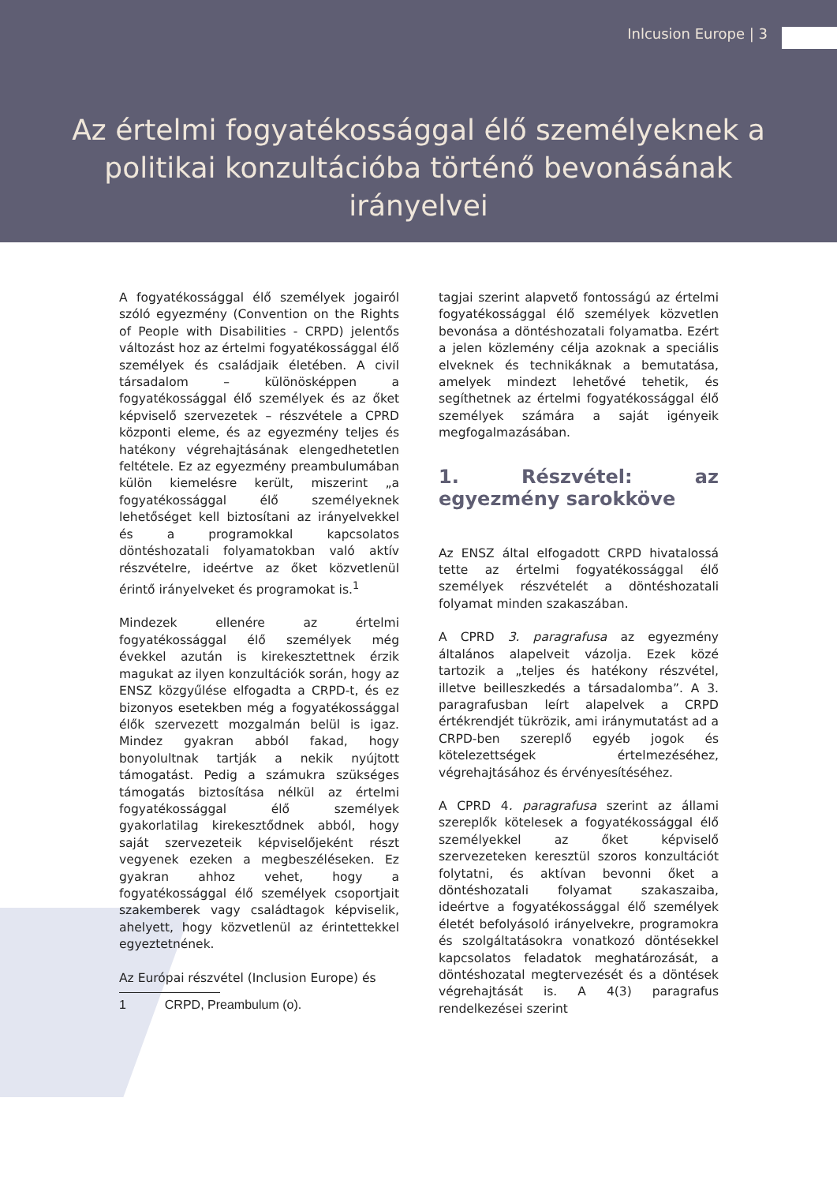Inlcusion Europe | 3
Az értelmi fogyatékossággal élő személyeknek a politikai konzultációba történő bevonásának irányelvei
A fogyatékossággal élő személyek jogairól szóló egyezmény (Convention on the Rights of People with Disabilities - CRPD) jelentős változást hoz az értelmi fogyatékossággal élő személyek és családjaik életében. A civil társadalom – különösképpen a fogyatékossággal élő személyek és az őket képviselő szervezetek – részvétele a CPRD központi eleme, és az egyezmény teljes és hatékony végrehajtásának elengedhetetlen feltétele. Ez az egyezmény preambulumában külön kiemelésre került, miszerint „a fogyatékossággal élő személyeknek lehetőséget kell biztosítani az irányelvekkel és a programokkal kapcsolatos döntéshozatali folyamatokban való aktív részvételre, ideértve az őket közvetlenül érintő irányelveket és programokat is.<sup>1</sup>
Mindezek ellenére az értelmi fogyatékossággal élő személyek még évekkel azután is kirekesztettnek érzik magukat az ilyen konzultációk során, hogy az ENSZ közgyűlése elfogadta a CRPD-t, és ez bizonyos esetekben még a fogyatékossággal élők szervezett mozgalmán belül is igaz. Mindez gyakran abból fakad, hogy bonyolultnak tartják a nekik nyújtott támogatást. Pedig a számukra szükséges támogatás biztosítása nélkül az értelmi fogyatékossággal élő személyek gyakorlatilag kirekesztődnek abból, hogy saját szervezeteik képviselőjeként részt vegyenek ezeken a megbeszéléseken. Ez gyakran ahhoz vehet, hogy a fogyatékossággal élő személyek csoportjait szakemberek vagy családtagok képviselik, ahelyett, hogy közvetlenül az érintettekkel egyeztetnének.
Az Európai részvétel (Inclusion Europe) és
1 CRPD, Preambulum (o).
tagjai szerint alapvető fontosságú az értelmi fogyatékossággal élő személyek közvetlen bevonása a döntéshozatali folyamatba. Ezért a jelen közlemény célja azoknak a speciális elveknek és technikáknak a bemutatása, amelyek mindezt lehetővé tehetik, és segíthetnek az értelmi fogyatékossággal élő személyek számára a saját igényeik megfogalmazásában.
1. Részvétel: az egyezmény sarokköve
Az ENSZ által elfogadott CRPD hivatalossá tette az értelmi fogyatékossággal élő személyek részvételét a döntéshozatali folyamat minden szakaszában.
A CPRD 3. paragrafusa az egyezmény általános alapelveit vázolja. Ezek közé tartozik a „teljes és hatékony részvétel, illetve beilleszkedés a társadalomba”. A 3. paragrafusban leírt alapelvek a CRPD értékrendjét tükrözik, ami iránymutatást ad a CRPD-ben szereplő egyéb jogok és kötelezettségek értelmezéséhez, végrehajtásához és érvényesítéséhez.
A CPRD 4. paragrafusa szerint az állami szereplők kötelesek a fogyatékossággal élő személyekkel az őket képviselő szervezeteken keresztül szoros konzultációt folytatni, és aktívan bevonni őket a döntéshozatali folyamat szakaszaiba, ideértve a fogyatékossággal élő személyek életét befolyásoló irányelvekre, programokra és szolgáltatásokra vonatkozó döntésekkel kapcsolatos feladatok meghatározását, a döntéshozatal megtervezését és a döntések végrehajtását is. A 4(3) paragrafus rendelkezései szerint